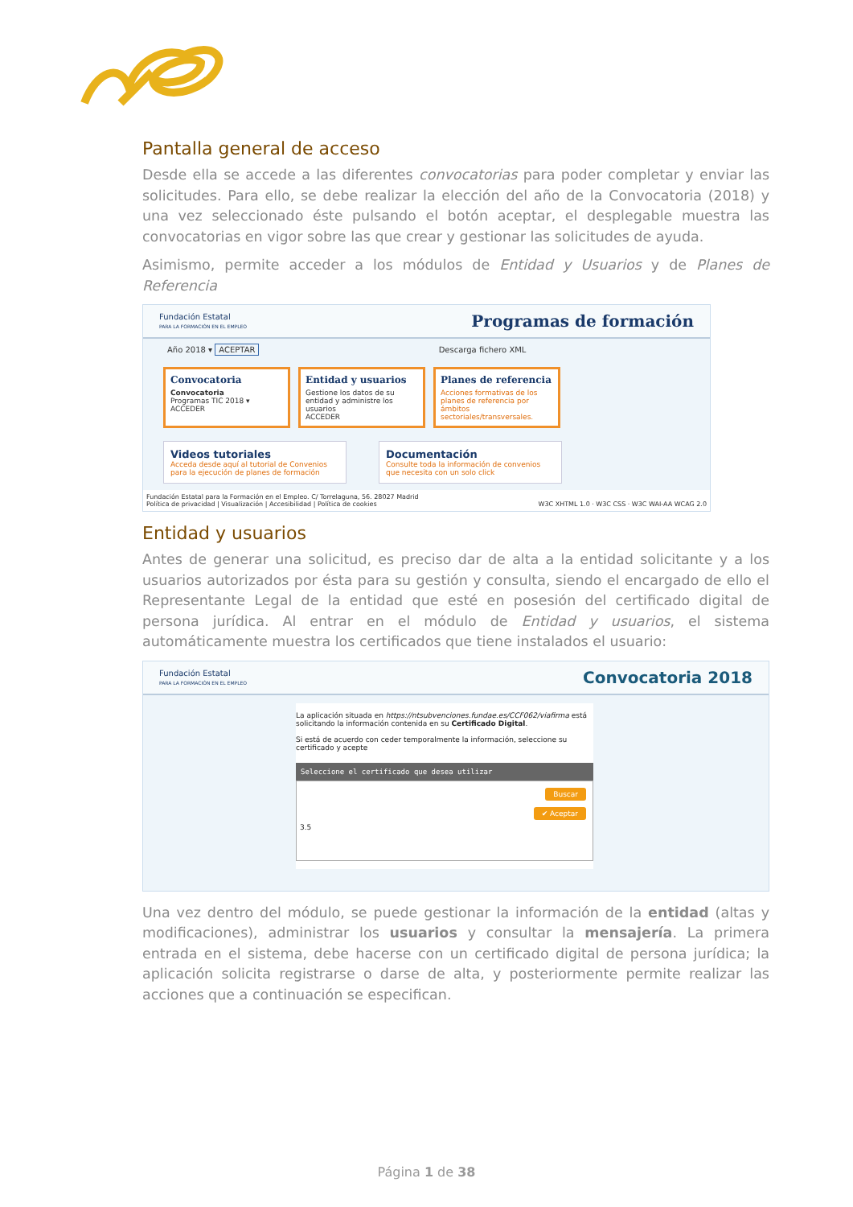Pantalla general de acceso
Desde ella se accede a las diferentes convocatorias para poder completar y enviar las solicitudes. Para ello, se debe realizar la elección del año de la Convocatoria (2018) y una vez seleccionado éste pulsando el botón aceptar, el desplegable muestra las convocatorias en vigor sobre las que crear y gestionar las solicitudes de ayuda.
Asimismo, permite acceder a los módulos de Entidad y Usuarios y de Planes de Referencia
Fundación Estatal
PARA LA FORMACIÓN EN EL EMPLEO Programas de formación
Año 2018 ▾ ACEPTAR Descarga fichero XML
Convocatoria
Convocatoria
Programas TIC 2018 ▾
ACCEDER
Entidad y usuarios
Gestione los datos de su entidad y administre los usuarios
ACCEDER
Planes de referencia
Acciones formativas de los planes de referencia por ámbitos sectoriales/transversales.
Videos tutoriales
Acceda desde aquí al tutorial de Convenios para la ejecución de planes de formación
Documentación
Consulte toda la información de convenios que necesita con un solo click
Fundación Estatal para la Formación en el Empleo. C/ Torrelaguna, 56. 28027 Madrid
Política de privacidad | Visualización | Accesibilidad | Política de cookies W3C XHTML 1.0 · W3C CSS · W3C WAI-AA WCAG 2.0
Entidad y usuarios
Antes de generar una solicitud, es preciso dar de alta a la entidad solicitante y a los usuarios autorizados por ésta para su gestión y consulta, siendo el encargado de ello el Representante Legal de la entidad que esté en posesión del certificado digital de persona jurídica. Al entrar en el módulo de Entidad y usuarios, el sistema automáticamente muestra los certificados que tiene instalados el usuario:
Fundación Estatal
PARA LA FORMACIÓN EN EL EMPLEO Convocatoria 2018
La aplicación situada en https://ntsubvenciones.fundae.es/CCF062/viafirma está solicitando la información contenida en su Certificado Digital.
Si está de acuerdo con ceder temporalmente la información, seleccione su certificado y acepte
Seleccione el certificado que desea utilizar
Buscar
✔ Aceptar
3.5
Una vez dentro del módulo, se puede gestionar la información de la entidad (altas y modificaciones), administrar los usuarios y consultar la mensajería. La primera entrada en el sistema, debe hacerse con un certificado digital de persona jurídica; la aplicación solicita registrarse o darse de alta, y posteriormente permite realizar las acciones que a continuación se especifican.
Página 1 de 38